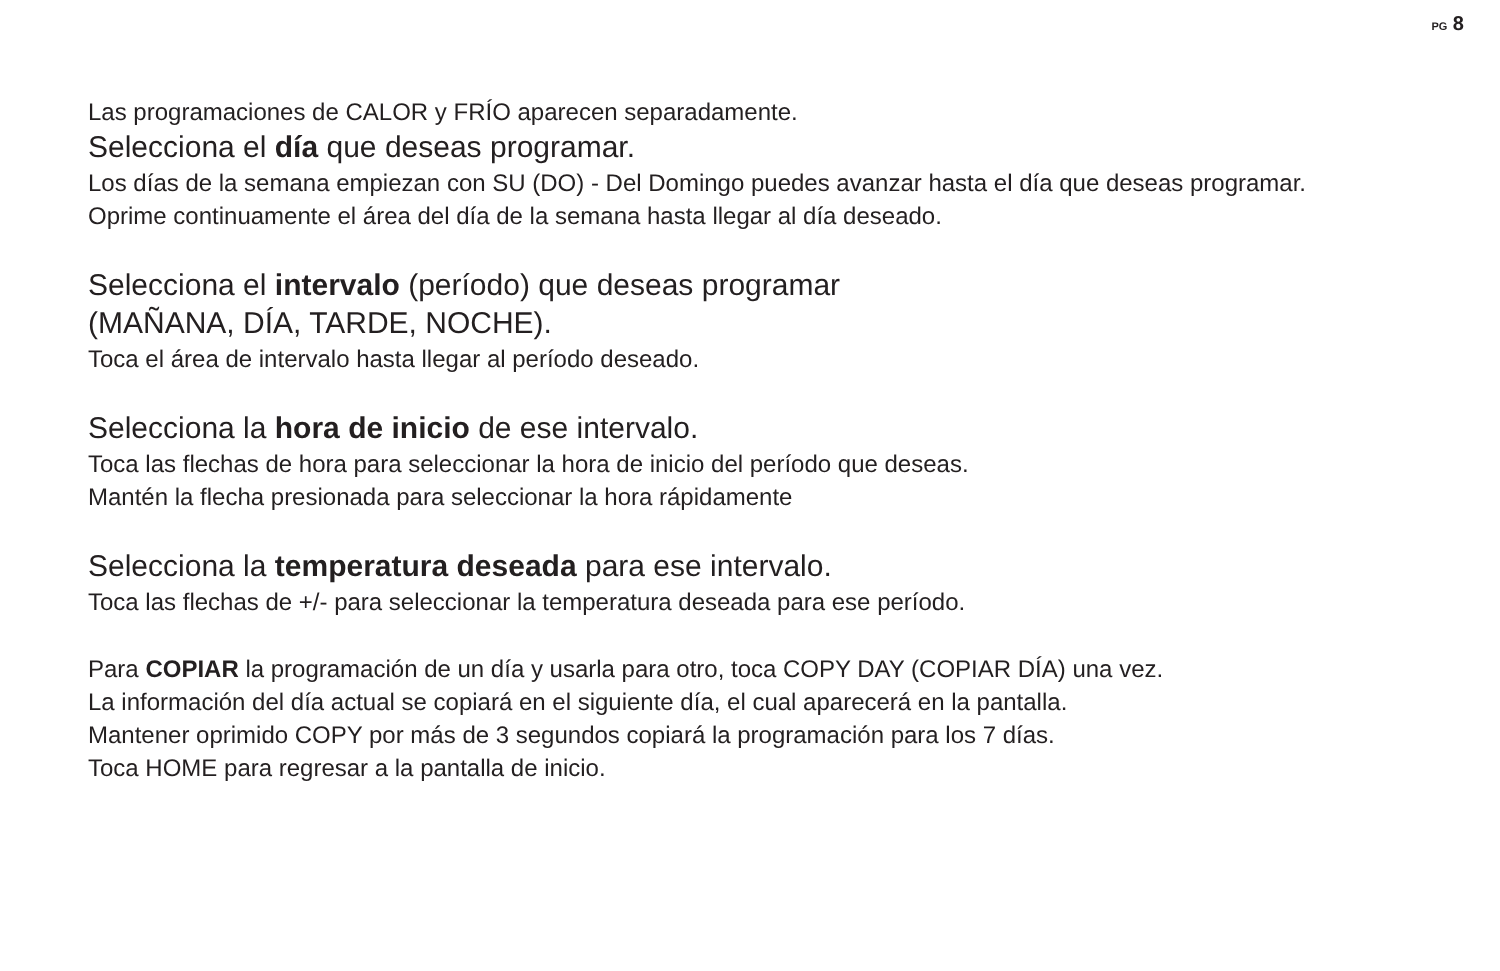PG 8
Las programaciones de CALOR y FRÍO aparecen separadamente.
Selecciona el día que deseas programar.
Los días de la semana empiezan con SU (DO) - Del Domingo puedes avanzar hasta el día que deseas programar.
Oprime continuamente el área del día de la semana hasta llegar al día deseado.
Selecciona el intervalo (período) que deseas programar
(MAÑANA, DÍA, TARDE, NOCHE).
Toca el área de intervalo hasta llegar al período deseado.
Selecciona la hora de inicio de ese intervalo.
Toca las flechas de hora para seleccionar la hora de inicio del período que deseas.
Mantén la flecha presionada para seleccionar la hora rápidamente
Selecciona la temperatura deseada para ese intervalo.
Toca las flechas de +/- para seleccionar la temperatura deseada para ese período.
Para COPIAR la programación de un día y usarla para otro, toca COPY DAY (COPIAR DÍA) una vez.
La información del día actual se copiará en el siguiente día, el cual aparecerá en la pantalla.
Mantener oprimido COPY por más de 3 segundos copiará la programación para los 7 días.
Toca HOME para regresar a la pantalla de inicio.